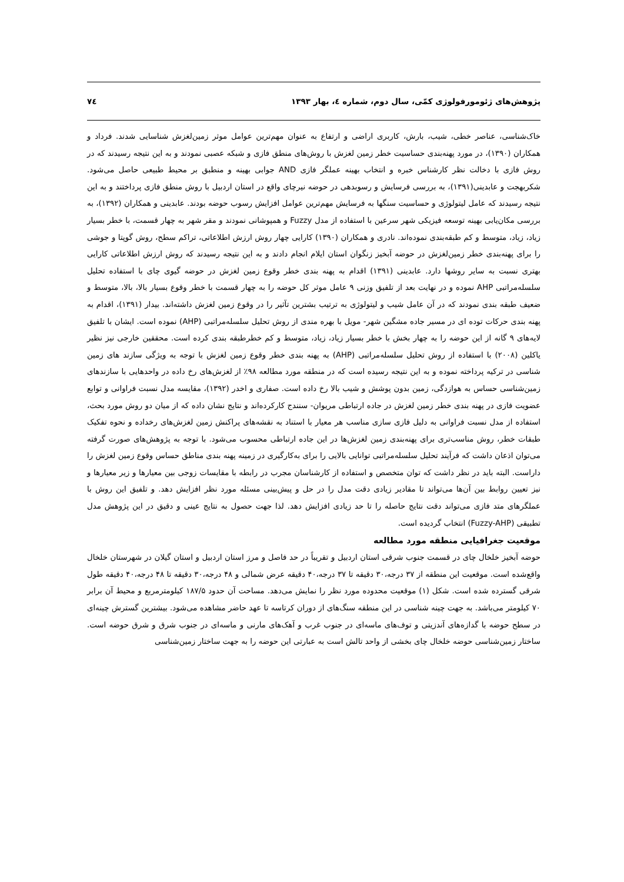پژوهش‌های ژئومورفولوژی کمّی، سال دوم، شماره ٤، بهار ۱۳۹۳ ۷٤
خاک‌شناسی، عناصر خطی، شیب، بارش، کاربری اراضی و ارتفاع به عنوان مهم‌ترین عوامل موثر زمین‌لغزش شناسایی شدند. فرداد و همکاران (۱۳۹۰)، در مورد پهنه‌بندی حساسیت خطر زمین لغزش با روش‌های منطق فازی و شبکه عصبی نمودند و به این نتیجه رسیدند که در روش فازی با دخالت نظر کارشناس خبره و انتخاب بهینه عملگر فازی AND جوابی بهینه و منطبق بر محیط طبیعی حاصل می‌شود. شکربهجت و عابدینی(۱۳۹۱)، به بررسی فرسایش و رسوبدهی در حوضه نیرچای واقع در استان اردبیل با روش منطق فازی پرداختند و به این نتیجه رسیدند که عامل لیتولوژی و حساسیت سنگها به فرسایش مهم‌ترین عوامل افزایش رسوب حوضه بودند. عابدینی و همکاران (۱۳۹۲)، به بررسی مکان‌یابی بهینه توسعه فیزیکی شهر سرعین با استفاده از مدل Fuzzy و همپوشانی نمودند و مقر شهر به چهار قسمت، با خطر بسیار زیاد، زیاد، متوسط و کم طبقه‌بندی نموده‌اند. نادری و همکاران (۱۳۹۰) کارایی چهار روش ارزش اطلاعاتی، تراکم سطح، روش گوپتا و جوشی را برای پهنه‌بندی خطر زمین‌لغزش در حوضه آبخیز زنگوان استان ایلام انجام دادند و به این نتیجه رسیدند که روش ارزش اطلاعاتی کارایی بهتری نسبت به سایر روشها دارد. عابدینی (۱۳۹۱) اقدام به پهنه بندی خطر وقوع زمین لغزش در حوضه گیوی چای با استفاده تحلیل سلسله‌مراتبی AHP نموده و در نهایت بعد از تلفیق وزنی ۹ عامل موثر کل حوضه را به چهار قسمت با خطر وقوع بسیار بالا، بالا، متوسط و ضعیف طبقه بندی نمودند که در آن عامل شیب و لیتولوژی به ترتیب بشترین تآثیر را در وقوع زمین لغزش داشته‌اند. بیدار (۱۳۹۱)، اقدام به پهنه بندی حرکات توده ای در مسیر جاده مشگین شهر- مویل با بهره مندی از روش تحلیل سلسله‌مراتبی (AHP) نموده است. ایشان با تلفیق لایه‌های ۹ گانه از این حوضه را به چهار بخش با خطر بسیار زیاد، زیاد، متوسط و کم خطرطبقه بندی کرده است. محققین خارجی نیز نظیر یاکلین (۲۰۰۸) با استفاده از روش تحلیل سلسله‌مراتبی (AHP) به پهنه بندی خطر وقوع زمین لغزش با توجه به ویژگی سازند های زمین شناسی در ترکیه پرداخته نموده و به این نتیجه رسیده است که در منطقه مورد مطالعه ۹۸٪ از لغزش‌های رخ داده در واحدهایی با سازندهای زمین‌شناسی حساس به هوازدگی، زمین بدون پوشش و شیب بالا رخ داده است. صفاری و اخدر (۱۳۹۲)، مقایسه مدل نسبت فراوانی و توابع عضویت فازی در پهنه بندی خطر زمین لغزش در جاده ارتباطی مریوان- سنندج کارکرده‌اند و نتایج نشان داده که از میان دو روش مورد بحث، استفاده از مدل نسبت فراوانی به دلیل فازی سازی مناسب هر معیار با استناد به نقشه‌های پراکنش زمین لغزش‌های رخداده و نحوه تفکیک طبقات خطر، روش مناسب‌تری برای پهنه‌بندی زمین لغزش‌ها در این جاده ارتباطی محسوب می‌شود. با توجه به پژوهش‌های صورت گرفته می‌توان اذعان داشت که فرآیند تحلیل سلسله‌مراتبی توانایی بالایی را برای به‌کارگیری در زمینه پهنه بندی مناطق حساس وقوع زمین لغزش را داراست. البته باید در نظر داشت که توان متخصص و استفاده از کارشناسان مجرب در رابطه با مقایسات زوجی بین معیارها و زیر معیارها و نیز تعیین روابط بین آن‌ها می‌تواند تا مقادیر زیادی دقت مدل را در حل و پیش‌بینی مسئله مورد نظر افزایش دهد. و تلفیق این روش با عملگرهای متد فازی می‌تواند دقت نتایج حاصله را تا حد زیادی افزایش دهد. لذا جهت حصول به نتایج عینی و دقیق در این پژوهش مدل تطبیقی (Fuzzy-AHP) انتخاب گردیده است.
موقعیت جغرافیایی منطقه مورد مطالعه
حوضه آبخیز خلخال چای در قسمت جنوب شرقی استان اردبیل و تقریباً در حد فاصل و مرز استان اردبیل و استان گیلان در شهرستان خلخال واقع‌شده است. موقعیت این منطقه از ۳۷ درجه،۳۰ دقیقه تا ۳۷ درجه،۴۰ دقیقه عرض شمالی و ۴۸ درجه،۳۰ دقیقه تا ۴۸ درجه،۴۰ دقیقه طول شرقی گسترده شده است. شکل (۱) موقعیت محدوده مورد نظر را نمایش می‌دهد. مساحت آن حدود ۱۸۷/۵ کیلومترمربع و محیط آن برابر ۷۰ کیلومتر می‌باشد. به جهت چینه شناسی در این منطقه سنگ‌های از دوران کرتاسه تا عهد حاضر مشاهده می‌شود. بیشترین گسترش چینه‌ای در سطح حوضه با گدازه‌های آندزیتی و توف‌های ماسه‌ای در جنوب غرب و آهک‌های مارنی و ماسه‌ای در جنوب شرق و شرق حوضه است. ساختار زمین‌شناسی حوضه خلخال چای بخشی از واحد تالش است به عبارتی این حوضه را به جهت ساختار زمین‌شناسی